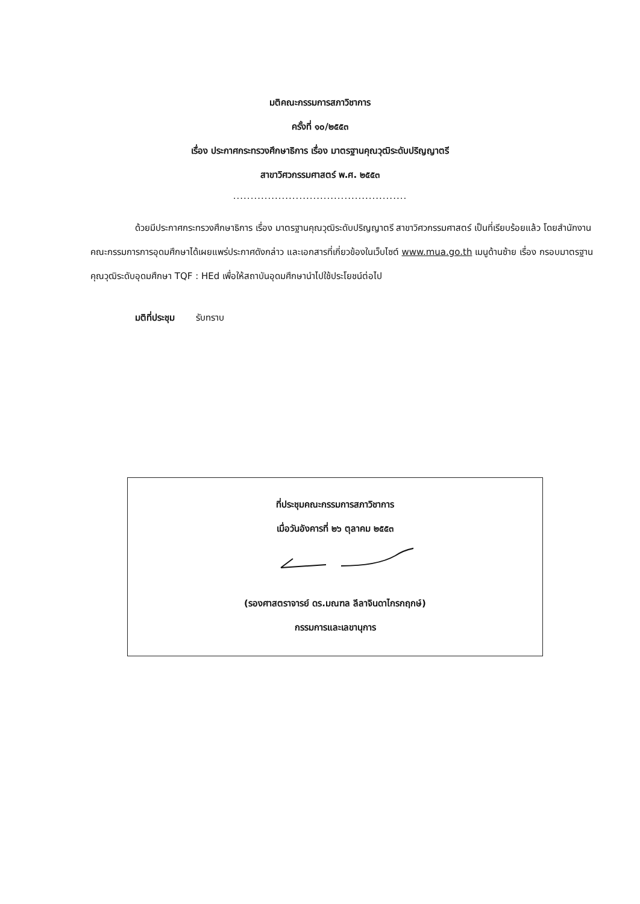มติคณะกรรมการสภาวิชาการ
ครั้งที่ ๑๐/๒๕๕๓
เรื่อง ประกาศกระทรวงศึกษาธิการ เรื่อง มาตรฐานคุณวุฒิระดับปริญญาตรี
สาขาวิศวกรรมศาสตร์ พ.ศ. ๒๕๕๓
..................................................
ด้วยมีประกาศกระทรวงศึกษาธิการ เรื่อง มาตรฐานคุณวุฒิระดับปริญญาตรี สาขาวิศวกรรมศาสตร์ เป็นที่เรียบร้อยแล้ว โดยสำนักงานคณะกรรมการการอุดมศึกษาได้เผยแพร่ประกาศดังกล่าว และเอกสารที่เกี่ยวข้องในเว็บไซต์ www.mua.go.th เมนูด้านซ้าย เรื่อง กรอบมาตรฐานคุณวุฒิระดับอุดมศึกษา TQF : HEd เพื่อให้สถาบันอุดมศึกษานำไปใช้ประโยชน์ต่อไป
มติที่ประชุม รับทราบ
ที่ประชุมคณะกรรมการสภาวิชาการ
เมื่อวันอังคารที่ ๒๖ ตุลาคม ๒๕๕๓
(รองศาสตราจารย์ ดร.มณฑล ลีลาจินดาไกรกฤกษ์)
กรรมการและเลขานุการ